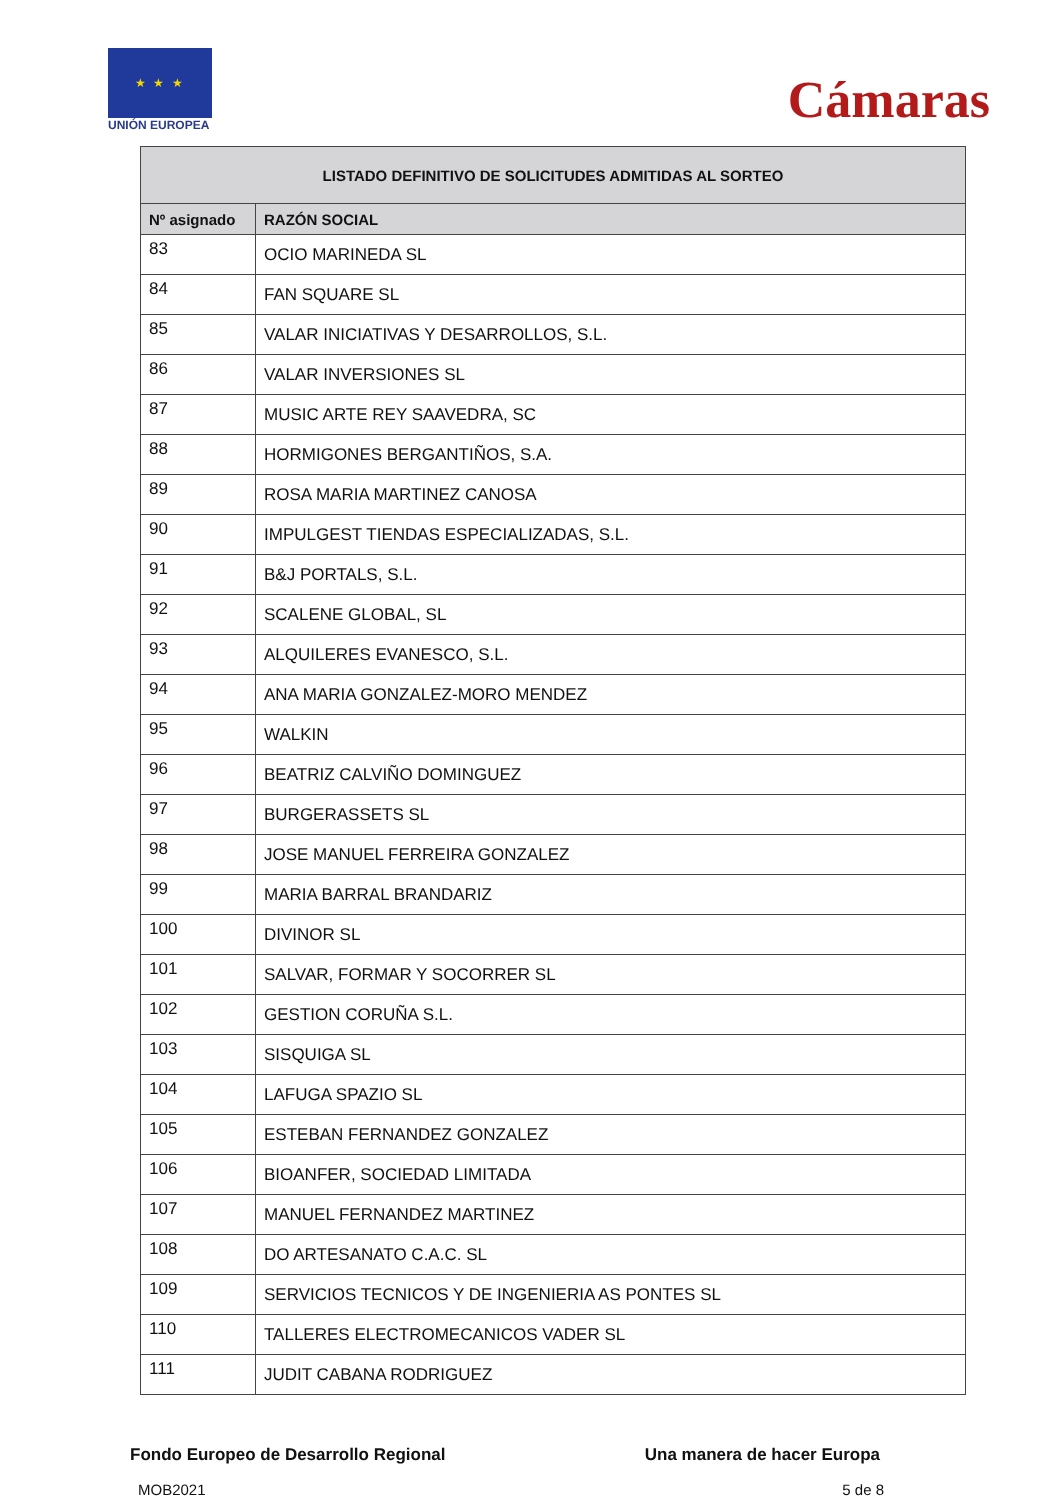★ ★ ★
UNIÓN EUROPEA
Cámaras
| LISTADO DEFINITIVO DE SOLICITUDES ADMITIDAS AL SORTEO | |
| --- | --- |
| Nº asignado | RAZÓN SOCIAL |
| 83 | OCIO MARINEDA SL |
| 84 | FAN SQUARE SL |
| 85 | VALAR INICIATIVAS Y DESARROLLOS, S.L. |
| 86 | VALAR INVERSIONES SL |
| 87 | MUSIC ARTE REY SAAVEDRA, SC |
| 88 | HORMIGONES BERGANTIÑOS, S.A. |
| 89 | ROSA MARIA MARTINEZ CANOSA |
| 90 | IMPULGEST TIENDAS ESPECIALIZADAS, S.L. |
| 91 | B&J PORTALS, S.L. |
| 92 | SCALENE GLOBAL, SL |
| 93 | ALQUILERES EVANESCO, S.L. |
| 94 | ANA MARIA GONZALEZ-MORO MENDEZ |
| 95 | WALKIN |
| 96 | BEATRIZ CALVIÑO DOMINGUEZ |
| 97 | BURGERASSETS SL |
| 98 | JOSE MANUEL FERREIRA GONZALEZ |
| 99 | MARIA BARRAL BRANDARIZ |
| 100 | DIVINOR SL |
| 101 | SALVAR, FORMAR Y SOCORRER SL |
| 102 | GESTION CORUÑA S.L. |
| 103 | SISQUIGA SL |
| 104 | LAFUGA SPAZIO SL |
| 105 | ESTEBAN FERNANDEZ GONZALEZ |
| 106 | BIOANFER, SOCIEDAD LIMITADA |
| 107 | MANUEL FERNANDEZ MARTINEZ |
| 108 | DO ARTESANATO C.A.C. SL |
| 109 | SERVICIOS TECNICOS Y DE INGENIERIA AS PONTES SL |
| 110 | TALLERES ELECTROMECANICOS VADER SL |
| 111 | JUDIT CABANA RODRIGUEZ |
Fondo Europeo de Desarrollo Regional Una manera de hacer Europa
MOB2021 5 de 8